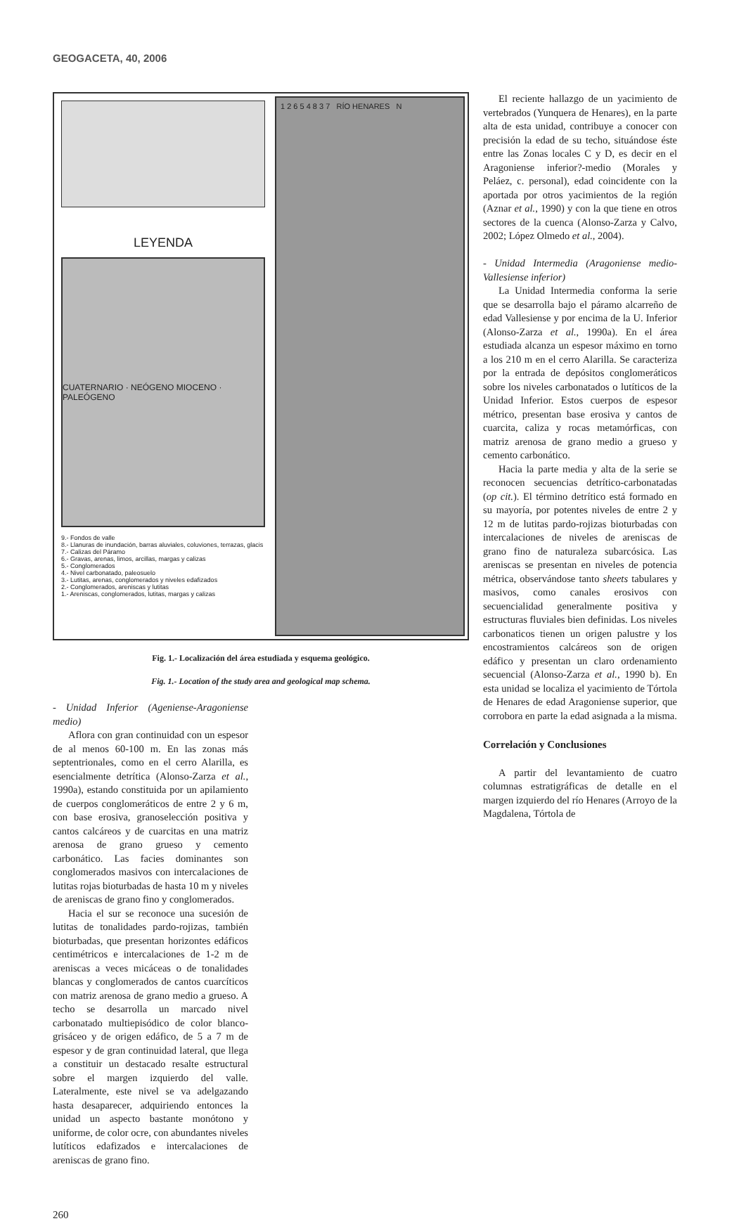GEOGACETA, 40, 2006
LEYENDA
CUATERNARIO · NEÓGENO MIOCENO · PALEÓGENO
9.- Fondos de valle
8.- Llanuras de inundación, barras aluviales, coluviones, terrazas, glacis
7.- Calizas del Páramo
6.- Gravas, arenas, limos, arcillas, margas y calizas
5.- Conglomerados
4.- Nivel carbonatado, paleosuelo
3.- Lutitas, arenas, conglomerados y niveles edafizados
2.- Conglomerados, areniscas y lutitas
1.- Areniscas, conglomerados, lutitas, margas y calizas
1 2 6 5 4 8 3 7 RÍO HENARES N
Fig. 1.- Localización del área estudiada y esquema geológico.
Fig. 1.- Location of the study area and geological map schema.
- Unidad Inferior (Ageniense-Aragoniense medio)
Aflora con gran continuidad con un espesor de al menos 60-100 m. En las zonas más septentrionales, como en el cerro Alarilla, es esencialmente detrítica (Alonso-Zarza et al., 1990a), estando constituida por un apilamiento de cuerpos conglomeráticos de entre 2 y 6 m, con base erosiva, granoselección positiva y cantos calcáreos y de cuarcitas en una matriz arenosa de grano grueso y cemento carbonático. Las facies dominantes son conglomerados masivos con intercalaciones de lutitas rojas bioturbadas de hasta 10 m y niveles de areniscas de grano fino y conglomerados.
Hacia el sur se reconoce una sucesión de lutitas de tonalidades pardo-rojizas, también bioturbadas, que presentan horizontes edáficos centimétricos e intercalaciones de 1-2 m de areniscas a veces micáceas o de tonalidades blancas y conglomerados de cantos cuarcíticos con matriz arenosa de grano medio a grueso. A techo se desarrolla un marcado nivel carbonatado multiepisódico de color blanco-grisáceo y de origen edáfico, de 5 a 7 m de espesor y de gran continuidad lateral, que llega a constituir un destacado resalte estructural sobre el margen izquierdo del valle. Lateralmente, este nivel se va adelgazando hasta desaparecer, adquiriendo entonces la unidad un aspecto bastante monótono y uniforme, de color ocre, con abundantes niveles lutíticos edafizados e intercalaciones de areniscas de grano fino.
El reciente hallazgo de un yacimiento de vertebrados (Yunquera de Henares), en la parte alta de esta unidad, contribuye a conocer con precisión la edad de su techo, situándose éste entre las Zonas locales C y D, es decir en el Aragoniense inferior?-medio (Morales y Peláez, c. personal), edad coincidente con la aportada por otros yacimientos de la región (Aznar et al., 1990) y con la que tiene en otros sectores de la cuenca (Alonso-Zarza y Calvo, 2002; López Olmedo et al., 2004).
- Unidad Intermedia (Aragoniense medio-Vallesiense inferior)
La Unidad Intermedia conforma la serie que se desarrolla bajo el páramo alcarreño de edad Vallesiense y por encima de la U. Inferior (Alonso-Zarza et al., 1990a). En el área estudiada alcanza un espesor máximo en torno a los 210 m en el cerro Alarilla. Se caracteriza por la entrada de depósitos conglomeráticos sobre los niveles carbonatados o lutíticos de la Unidad Inferior. Estos cuerpos de espesor métrico, presentan base erosiva y cantos de cuarcita, caliza y rocas metamórficas, con matriz arenosa de grano medio a grueso y cemento carbonático.
Hacia la parte media y alta de la serie se reconocen secuencias detrítico-carbonatadas (op cit.). El término detrítico está formado en su mayoría, por potentes niveles de entre 2 y 12 m de lutitas pardo-rojizas bioturbadas con intercalaciones de niveles de areniscas de grano fino de naturaleza subarcósica. Las areniscas se presentan en niveles de potencia métrica, observándose tanto sheets tabulares y masivos, como canales erosivos con secuencialidad generalmente positiva y estructuras fluviales bien definidas. Los niveles carbonaticos tienen un origen palustre y los encostramientos calcáreos son de origen edáfico y presentan un claro ordenamiento secuencial (Alonso-Zarza et al., 1990 b). En esta unidad se localiza el yacimiento de Tórtola de Henares de edad Aragoniense superior, que corrobora en parte la edad asignada a la misma.
Correlación y Conclusiones
A partir del levantamiento de cuatro columnas estratigráficas de detalle en el margen izquierdo del río Henares (Arroyo de la Magdalena, Tórtola de
260